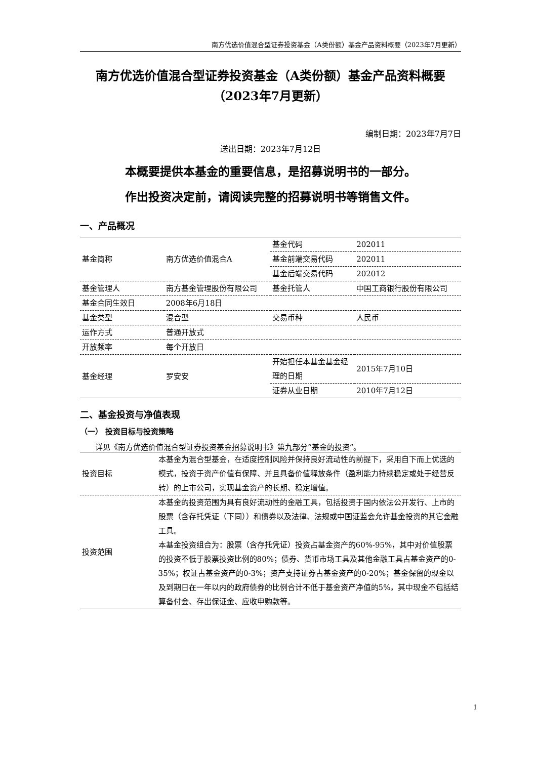南方优选价值混合型证券投资基金（A类份额）基金产品资料概要（2023年7月更新）
南方优选价值混合型证券投资基金（A类份额）基金产品资料概要（2023年7月更新）
编制日期：2023年7月7日
送出日期：2023年7月12日
本概要提供本基金的重要信息，是招募说明书的一部分。
作出投资决定前，请阅读完整的招募说明书等销售文件。
一、产品概况
| 基金简称 | 南方优选价值混合A | 基金代码 | 202011 |
| | | 基金前端交易代码 | 202011 |
| | | 基金后端交易代码 | 202012 |
| 基金管理人 | 南方基金管理股份有限公司 | 基金托管人 | 中国工商银行股份有限公司 |
| 基金合同生效日 | 2008年6月18日 | | |
| 基金类型 | 混合型 | 交易币种 | 人民币 |
| 运作方式 | 普通开放式 | | |
| 开放频率 | 每个开放日 | | |
| 基金经理 | 罗安安 | 开始担任本基金基金经理的日期 | 2015年7月10日 |
| | | 证券从业日期 | 2010年7月12日 |
二、基金投资与净值表现
（一） 投资目标与投资策略
详见《南方优选价值混合型证券投资基金招募说明书》第九部分“基金的投资”。
| 投资目标 | 本基金为混合型基金，在适度控制风险并保持良好流动性的前提下，采用自下而上优选的模式，投资于资产价值有保障、并且具备价值释放条件（盈利能力持续稳定或处于经营反转）的上市公司，实现基金资产的长期、稳定增值。 |
| 投资范围 | 本基金的投资范围为具有良好流动性的金融工具，包括投资于国内依法公开发行、上市的股票（含存托凭证（下同））和债券以及法律、法规或中国证监会允许基金投资的其它金融工具。 本基金投资组合为：股票（含存托凭证）投资占基金资产的60%-95%，其中对价值股票的投资不低于股票投资比例的80%；债券、货币市场工具及其他金融工具占基金资产的0-35%；权证占基金资产的0-3%；资产支持证券占基金资产的0-20%；基金保留的现金以及到期日在一年以内的政府债券的比例合计不低于基金资产净值的5%，其中现金不包括结算备付金、存出保证金、应收申购款等。 |
1